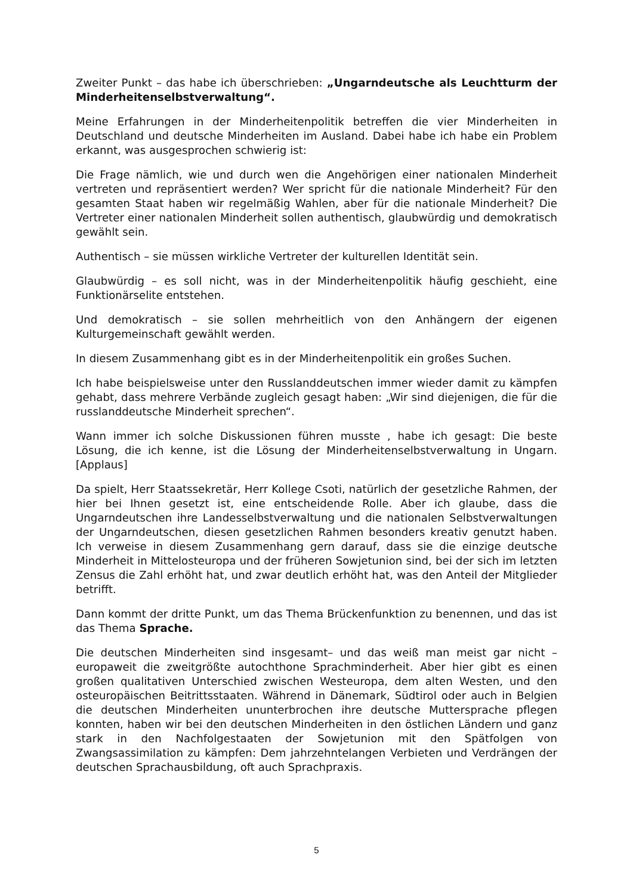Zweiter Punkt – das habe ich überschrieben: „Ungarndeutsche als Leuchtturm der Minderheitenselbstverwaltung“.
Meine Erfahrungen in der Minderheitenpolitik betreffen die vier Minderheiten in Deutschland und deutsche Minderheiten im Ausland. Dabei habe ich habe ein Problem erkannt, was ausgesprochen schwierig ist:
Die Frage nämlich, wie und durch wen die Angehörigen einer nationalen Minderheit vertreten und repräsentiert werden? Wer spricht für die nationale Minderheit? Für den gesamten Staat haben wir regelmäßig Wahlen, aber für die nationale Minderheit? Die Vertreter einer nationalen Minderheit sollen authentisch, glaubwürdig und demokratisch gewählt sein.
Authentisch – sie müssen wirkliche Vertreter der kulturellen Identität sein.
Glaubwürdig – es soll nicht, was in der Minderheitenpolitik häufig geschieht, eine Funktionärselite entstehen.
Und demokratisch – sie sollen mehrheitlich von den Anhängern der eigenen Kulturgemeinschaft gewählt werden.
In diesem Zusammenhang gibt es in der Minderheitenpolitik ein großes Suchen.
Ich habe beispielsweise unter den Russlanddeutschen immer wieder damit zu kämpfen gehabt, dass mehrere Verbände zugleich gesagt haben: „Wir sind diejenigen, die für die russlanddeutsche Minderheit sprechen“.
Wann immer ich solche Diskussionen führen musste , habe ich gesagt: Die beste Lösung, die ich kenne, ist die Lösung der Minderheitenselbstverwaltung in Ungarn. [Applaus]
Da spielt, Herr Staatssekretär, Herr Kollege Csoti, natürlich der gesetzliche Rahmen, der hier bei Ihnen gesetzt ist, eine entscheidende Rolle. Aber ich glaube, dass die Ungarndeutschen ihre Landesselbstverwaltung und die nationalen Selbstverwaltungen der Ungarndeutschen, diesen gesetzlichen Rahmen besonders kreativ genutzt haben. Ich verweise in diesem Zusammenhang gern darauf, dass sie die einzige deutsche Minderheit in Mittelosteuropa und der früheren Sowjetunion sind, bei der sich im letzten Zensus die Zahl erhöht hat, und zwar deutlich erhöht hat, was den Anteil der Mitglieder betrifft.
Dann kommt der dritte Punkt, um das Thema Brückenfunktion zu benennen, und das ist das Thema Sprache.
Die deutschen Minderheiten sind insgesamt– und das weiß man meist gar nicht – europaweit die zweitgrößte autochthone Sprachminderheit. Aber hier gibt es einen großen qualitativen Unterschied zwischen Westeuropa, dem alten Westen, und den osteuropäischen Beitrittsstaaten. Während in Dänemark, Südtirol oder auch in Belgien die deutschen Minderheiten ununterbrochen ihre deutsche Muttersprache pflegen konnten, haben wir bei den deutschen Minderheiten in den östlichen Ländern und ganz stark in den Nachfolgestaaten der Sowjetunion mit den Spätfolgen von Zwangsassimilation zu kämpfen: Dem jahrzehntelangen Verbieten und Verdrängen der deutschen Sprachausbildung, oft auch Sprachpraxis.
5